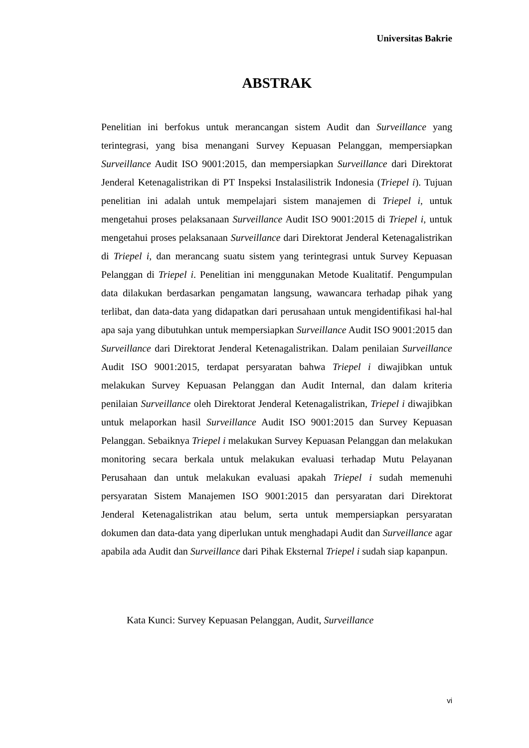Universitas Bakrie
ABSTRAK
Penelitian ini berfokus untuk merancangan sistem Audit dan Surveillance yang terintegrasi, yang bisa menangani Survey Kepuasan Pelanggan, mempersiapkan Surveillance Audit ISO 9001:2015, dan mempersiapkan Surveillance dari Direktorat Jenderal Ketenagalistrikan di PT Inspeksi Instalasilistrik Indonesia (Triepel i). Tujuan penelitian ini adalah untuk mempelajari sistem manajemen di Triepel i, untuk mengetahui proses pelaksanaan Surveillance Audit ISO 9001:2015 di Triepel i, untuk mengetahui proses pelaksanaan Surveillance dari Direktorat Jenderal Ketenagalistrikan di Triepel i, dan merancang suatu sistem yang terintegrasi untuk Survey Kepuasan Pelanggan di Triepel i. Penelitian ini menggunakan Metode Kualitatif. Pengumpulan data dilakukan berdasarkan pengamatan langsung, wawancara terhadap pihak yang terlibat, dan data-data yang didapatkan dari perusahaan untuk mengidentifikasi hal-hal apa saja yang dibutuhkan untuk mempersiapkan Surveillance Audit ISO 9001:2015 dan Surveillance dari Direktorat Jenderal Ketenagalistrikan. Dalam penilaian Surveillance Audit ISO 9001:2015, terdapat persyaratan bahwa Triepel i diwajibkan untuk melakukan Survey Kepuasan Pelanggan dan Audit Internal, dan dalam kriteria penilaian Surveillance oleh Direktorat Jenderal Ketenagalistrikan, Triepel i diwajibkan untuk melaporkan hasil Surveillance Audit ISO 9001:2015 dan Survey Kepuasan Pelanggan. Sebaiknya Triepel i melakukan Survey Kepuasan Pelanggan dan melakukan monitoring secara berkala untuk melakukan evaluasi terhadap Mutu Pelayanan Perusahaan dan untuk melakukan evaluasi apakah Triepel i sudah memenuhi persyaratan Sistem Manajemen ISO 9001:2015 dan persyaratan dari Direktorat Jenderal Ketenagalistrikan atau belum, serta untuk mempersiapkan persyaratan dokumen dan data-data yang diperlukan untuk menghadapi Audit dan Surveillance agar apabila ada Audit dan Surveillance dari Pihak Eksternal Triepel i sudah siap kapanpun.
Kata Kunci: Survey Kepuasan Pelanggan, Audit, Surveillance
vi